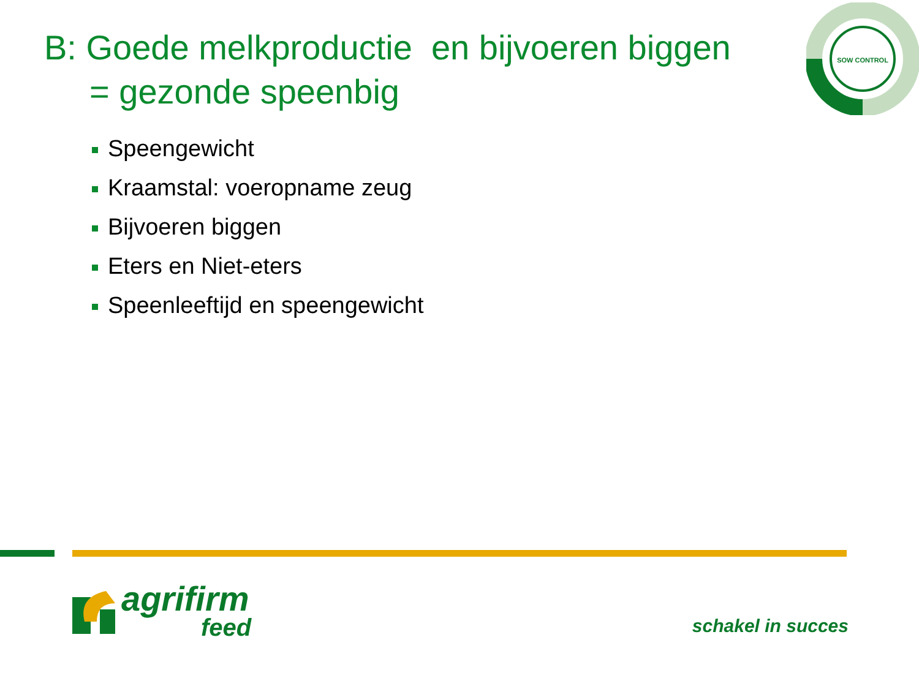B: Goede melkproductie en bijvoeren biggen
= gezonde speenbig
SOW CONTROL
Speengewicht
Kraamstal: voeropname zeug
Bijvoeren biggen
Eters en Niet-eters
Speenleeftijd en speengewicht
agrifirm
feed
schakel in succes